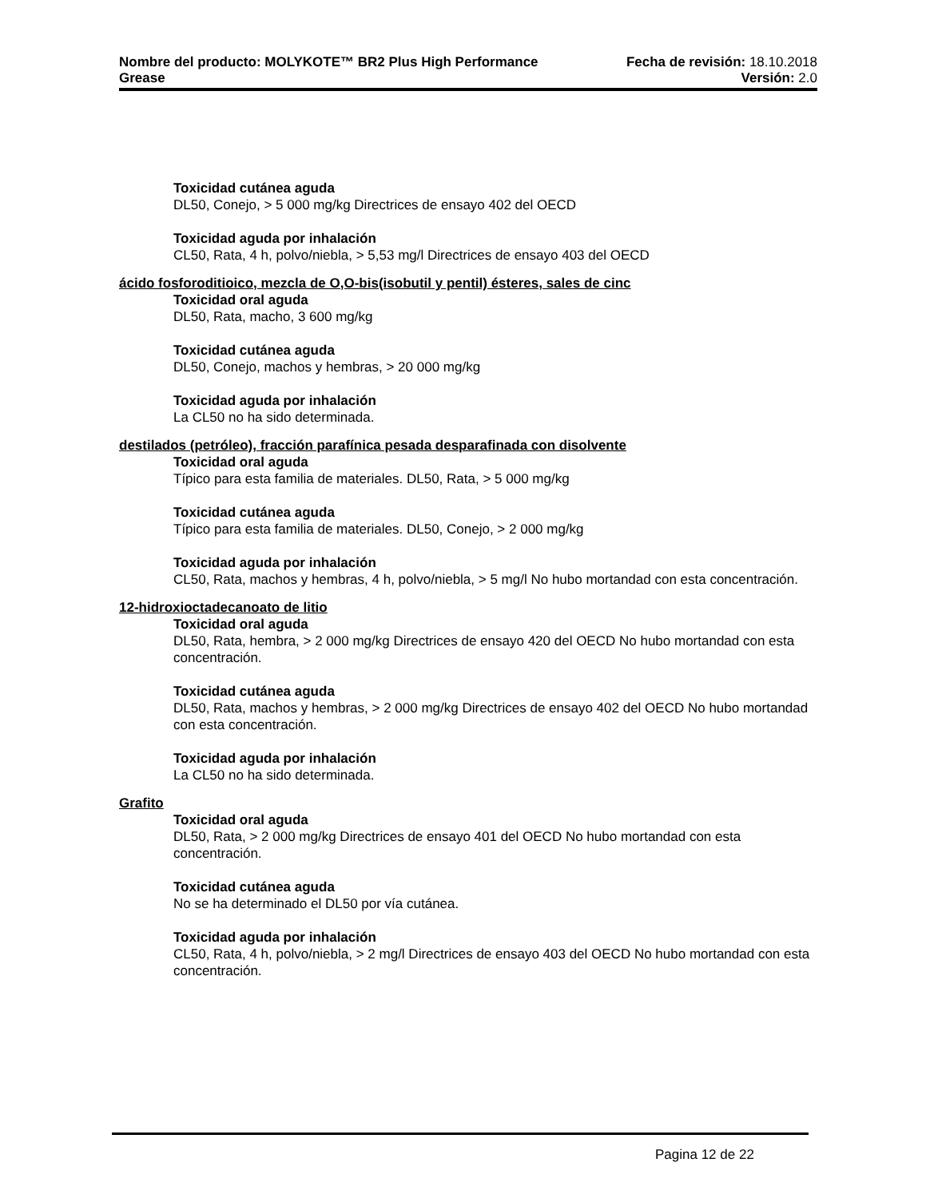Nombre del producto: MOLYKOTE™ BR2 Plus High Performance Fecha de revisión: 18.10.2018
Grease Versión: 2.0
Toxicidad cutánea aguda
DL50, Conejo, > 5 000 mg/kg Directrices de ensayo 402 del OECD
Toxicidad aguda por inhalación
CL50, Rata, 4 h, polvo/niebla, > 5,53 mg/l Directrices de ensayo 403 del OECD
ácido fosforoditioico, mezcla de O,O-bis(isobutil y pentil) ésteres, sales de cinc
Toxicidad oral aguda
DL50, Rata, macho, 3 600 mg/kg
Toxicidad cutánea aguda
DL50, Conejo, machos y hembras, > 20 000 mg/kg
Toxicidad aguda por inhalación
La CL50 no ha sido determinada.
destilados (petróleo), fracción parafínica pesada desparafinada con disolvente
Toxicidad oral aguda
Típico para esta familia de materiales. DL50, Rata, > 5 000 mg/kg
Toxicidad cutánea aguda
Típico para esta familia de materiales. DL50, Conejo, > 2 000 mg/kg
Toxicidad aguda por inhalación
CL50, Rata, machos y hembras, 4 h, polvo/niebla, > 5 mg/l No hubo mortandad con esta concentración.
12-hidroxioctadecanoato de litio
Toxicidad oral aguda
DL50, Rata, hembra, > 2 000 mg/kg Directrices de ensayo 420 del OECD No hubo mortandad con esta concentración.
Toxicidad cutánea aguda
DL50, Rata, machos y hembras, > 2 000 mg/kg Directrices de ensayo 402 del OECD No hubo mortandad con esta concentración.
Toxicidad aguda por inhalación
La CL50 no ha sido determinada.
Grafito
Toxicidad oral aguda
DL50, Rata, > 2 000 mg/kg Directrices de ensayo 401 del OECD No hubo mortandad con esta concentración.
Toxicidad cutánea aguda
No se ha determinado el DL50 por vía cutánea.
Toxicidad aguda por inhalación
CL50, Rata, 4 h, polvo/niebla, > 2 mg/l Directrices de ensayo 403 del OECD No hubo mortandad con esta concentración.
Pagina 12 de 22